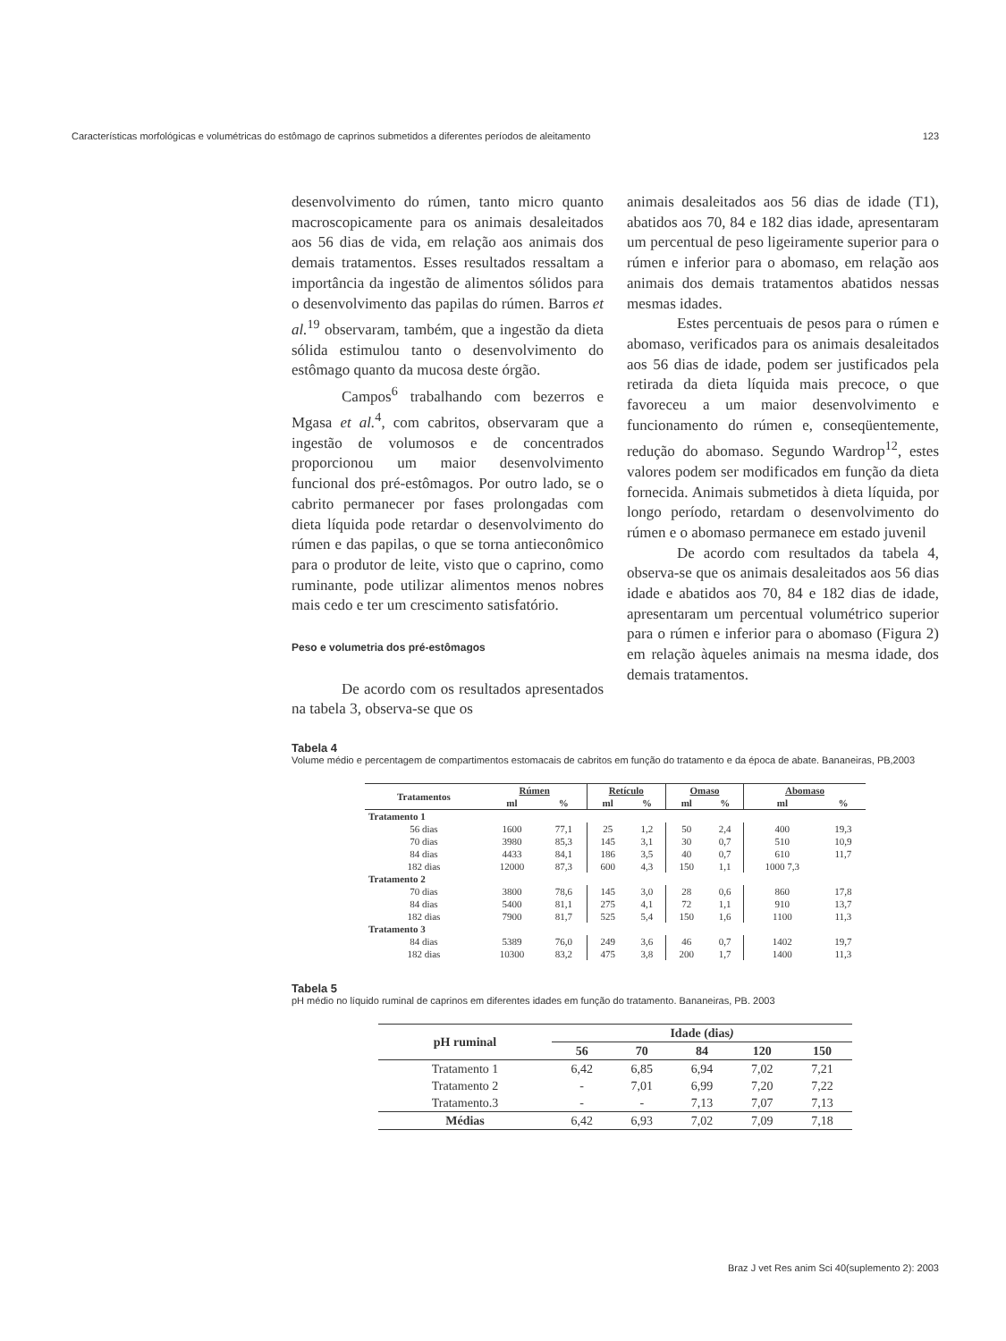Características morfológicas e volumétricas do estômago de caprinos submetidos a diferentes períodos de aleitamento 123
desenvolvimento do rúmen, tanto micro quanto macroscopicamente para os animais desaleitados aos 56 dias de vida, em relação aos animais dos demais tratamentos. Esses resultados ressaltam a importância da ingestão de alimentos sólidos para o desenvolvimento das papilas do rúmen. Barros et al.<sup>19</sup> observaram, também, que a ingestão da dieta sólida estimulou tanto o desenvolvimento do estômago quanto da mucosa deste órgão.
Campos<sup>6</sup> trabalhando com bezerros e Mgasa et al.<sup>4</sup>, com cabritos, observaram que a ingestão de volumosos e de concentrados proporcionou um maior desenvolvimento funcional dos pré-estômagos. Por outro lado, se o cabrito permanecer por fases prolongadas com dieta líquida pode retardar o desenvolvimento do rúmen e das papilas, o que se torna antieconômico para o produtor de leite, visto que o caprino, como ruminante, pode utilizar alimentos menos nobres mais cedo e ter um crescimento satisfatório.
Peso e volumetria dos pré-estômagos
De acordo com os resultados apresentados na tabela 3, observa-se que os
animais desaleitados aos 56 dias de idade (T1), abatidos aos 70, 84 e 182 dias idade, apresentaram um percentual de peso ligeiramente superior para o rúmen e inferior para o abomaso, em relação aos animais dos demais tratamentos abatidos nessas mesmas idades.
Estes percentuais de pesos para o rúmen e abomaso, verificados para os animais desaleitados aos 56 dias de idade, podem ser justificados pela retirada da dieta líquida mais precoce, o que favoreceu a um maior desenvolvimento e funcionamento do rúmen e, conseqüentemente, redução do abomaso. Segundo Wardrop<sup>12</sup>, estes valores podem ser modificados em função da dieta fornecida. Animais submetidos à dieta líquida, por longo período, retardam o desenvolvimento do rúmen e o abomaso permanece em estado juvenil
De acordo com resultados da tabela 4, observa-se que os animais desaleitados aos 56 dias idade e abatidos aos 70, 84 e 182 dias de idade, apresentaram um percentual volumétrico superior para o rúmen e inferior para o abomaso (Figura 2) em relação àqueles animais na mesma idade, dos demais tratamentos.
Tabela 4
Volume médio e percentagem de compartimentos estomacais de cabritos em função do tratamento e da época de abate. Bananeiras, PB,2003
| Tratamentos | Rúmen | | Retículo | | Omaso | | Abomaso | |
| --- | --- | --- | --- | --- | --- | --- | --- | --- |
| | ml | % | ml | % | ml | % | ml | % |
| Tratamento 1 | | | | | | | | |
| 56 dias | 1600 | 77,1 | 25 | 1,2 | 50 | 2,4 | 400 | 19,3 |
| 70 dias | 3980 | 85,3 | 145 | 3,1 | 30 | 0,7 | 510 | 10,9 |
| 84 dias | 4433 | 84,1 | 186 | 3,5 | 40 | 0,7 | 610 | 11,7 |
| 182 dias | 12000 | 87,3 | 600 | 4,3 | 150 | 1,1 | 1000 7,3 | |
| Tratamento 2 | | | | | | | | |
| 70 dias | 3800 | 78,6 | 145 | 3,0 | 28 | 0,6 | 860 | 17,8 |
| 84 dias | 5400 | 81,1 | 275 | 4,1 | 72 | 1,1 | 910 | 13,7 |
| 182 dias | 7900 | 81,7 | 525 | 5,4 | 150 | 1,6 | 1100 | 11,3 |
| Tratamento 3 | | | | | | | | |
| 84 dias | 5389 | 76,0 | 249 | 3,6 | 46 | 0,7 | 1402 | 19,7 |
| 182 dias | 10300 | 83,2 | 475 | 3,8 | 200 | 1,7 | 1400 | 11,3 |
Tabela 5
pH médio no líquido ruminal de caprinos em diferentes idades em função do tratamento. Bananeiras, PB. 2003
| pH ruminal | Idade (dias ) | | | | |
| --- | --- | --- | --- | --- | --- |
| | 56 | 70 | 84 | 120 | 150 |
| Tratamento 1 | 6,42 | 6,85 | 6,94 | 7,02 | 7,21 |
| Tratamento 2 | - | 7,01 | 6,99 | 7,20 | 7,22 |
| Tratamento.3 | - | - | 7,13 | 7,07 | 7,13 |
| Médias | 6,42 | 6,93 | 7,02 | 7,09 | 7,18 |
Braz J vet Res anim Sci 40(suplemento 2): 2003